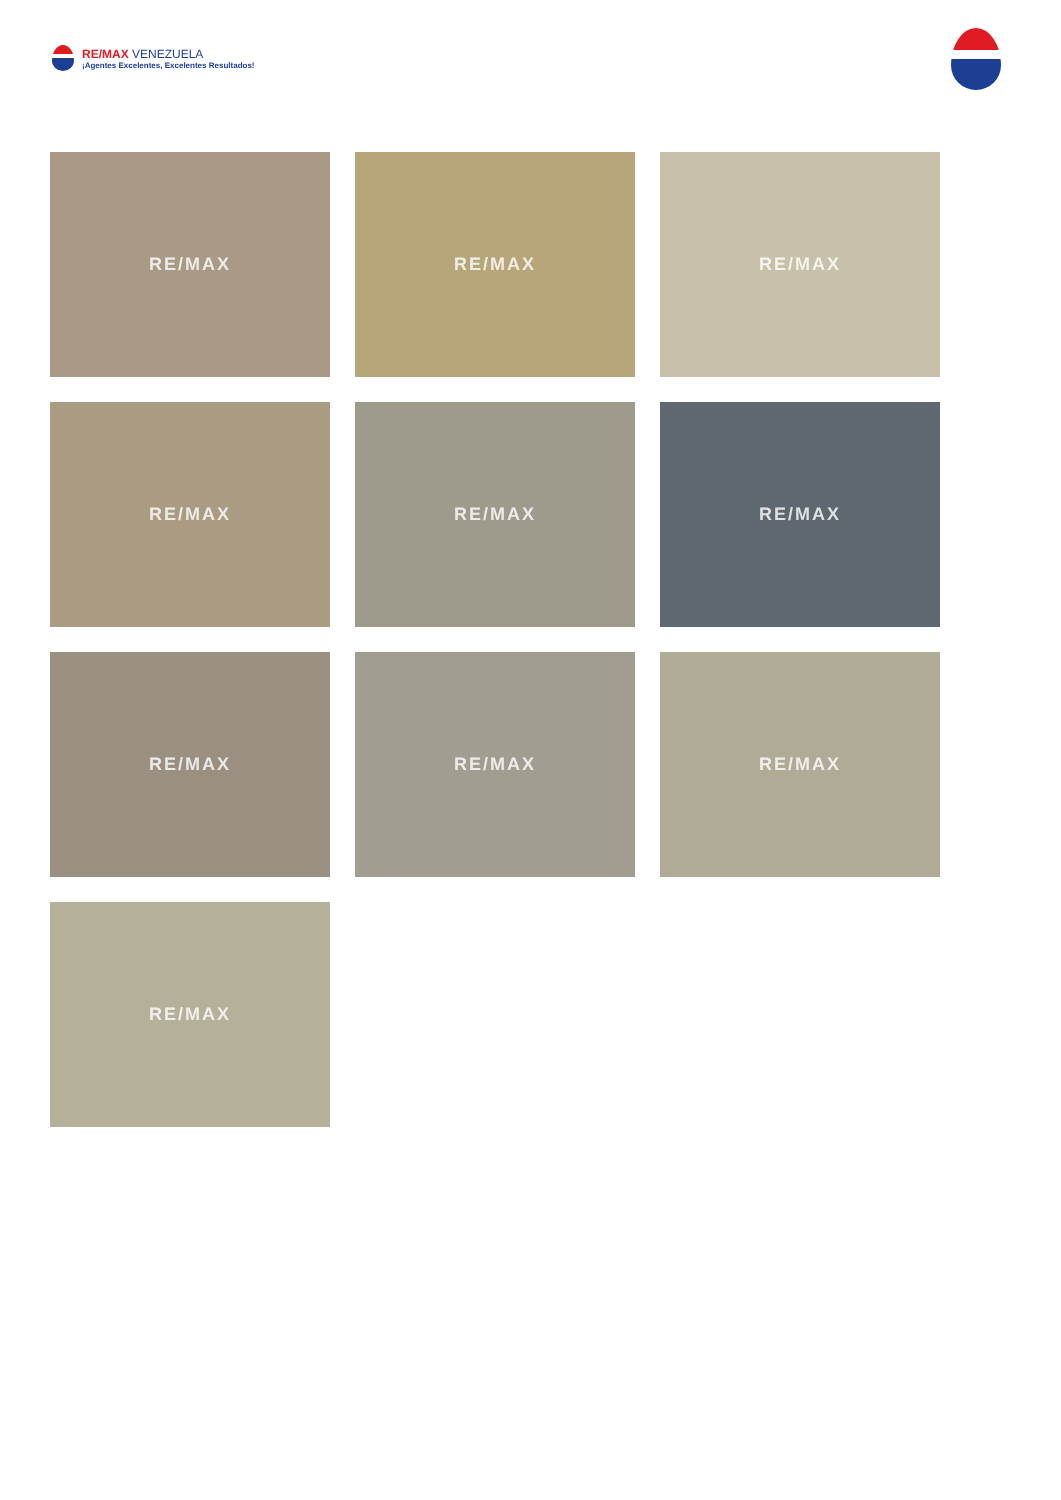RE/MAX VENEZUELA
¡Agentes Excelentes, Excelentes Resultados!
RE/MAX
RE/MAX
RE/MAX
RE/MAX
RE/MAX
RE/MAX
RE/MAX
RE/MAX
RE/MAX
RE/MAX